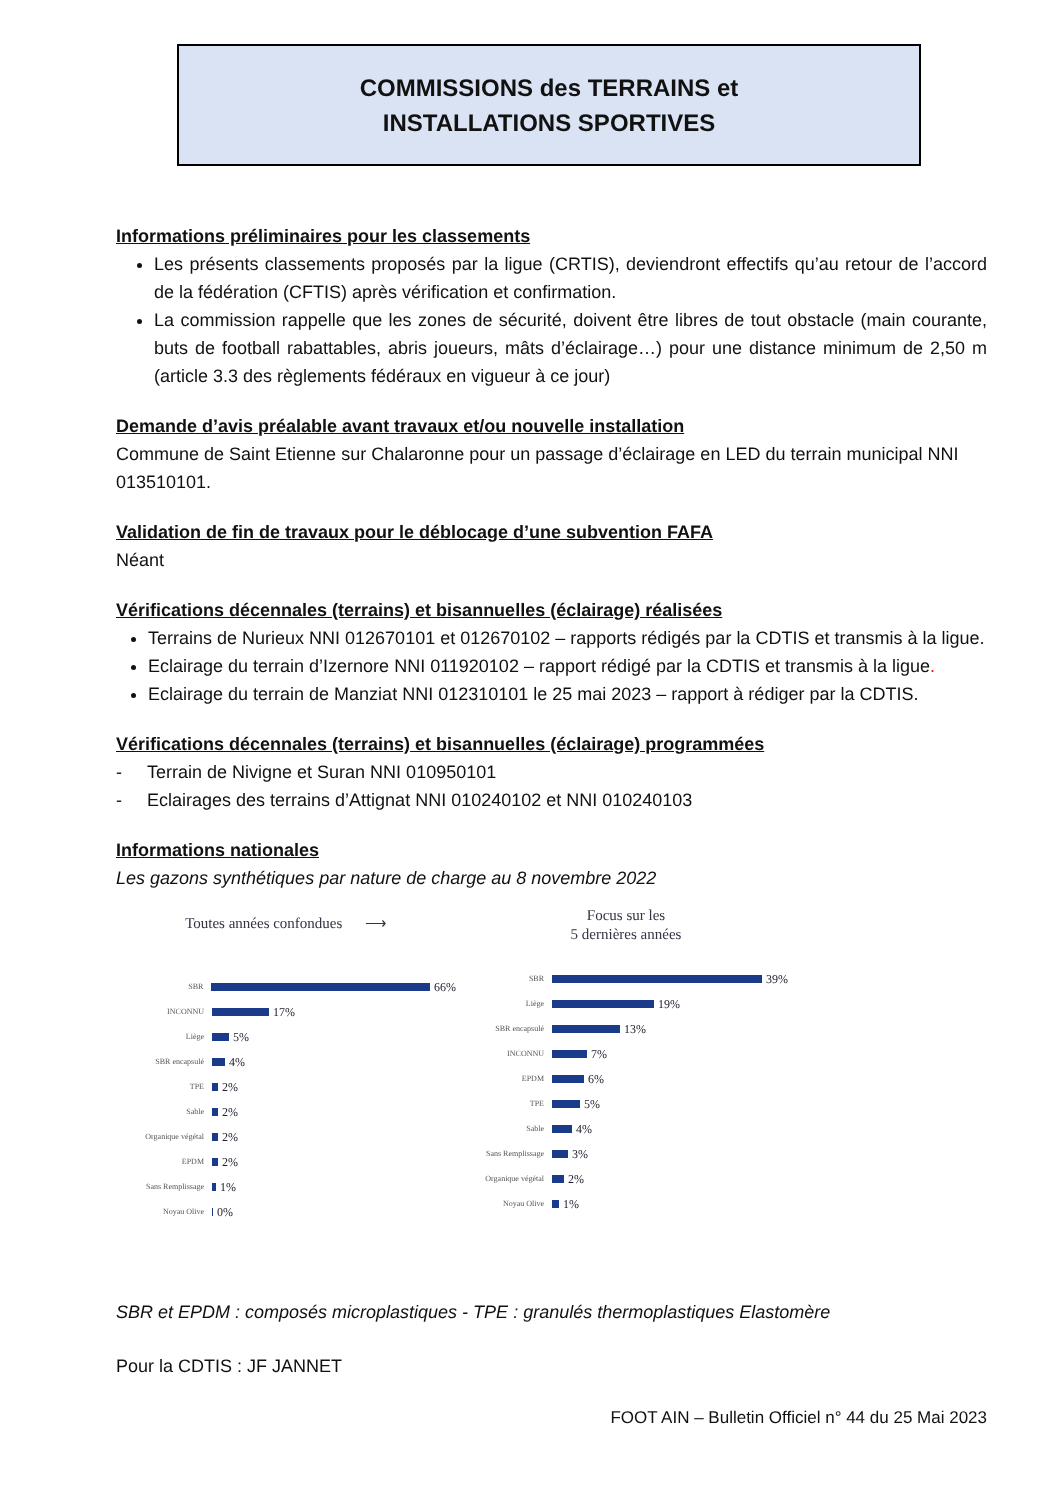COMMISSIONS des TERRAINS et
INSTALLATIONS SPORTIVES
Informations préliminaires pour les classements
Les présents classements proposés par la ligue (CRTIS), deviendront effectifs qu’au retour de l’accord de la fédération (CFTIS) après vérification et confirmation.
La commission rappelle que les zones de sécurité, doivent être libres de tout obstacle (main courante, buts de football rabattables, abris joueurs, mâts d’éclairage…) pour une distance minimum de 2,50 m (article 3.3 des règlements fédéraux en vigueur à ce jour)
Demande d’avis préalable avant travaux et/ou nouvelle installation
Commune de Saint Etienne sur Chalaronne pour un passage d’éclairage en LED du terrain municipal NNI 013510101.
Validation de fin de travaux pour le déblocage d’une subvention FAFA
Néant
Vérifications décennales (terrains) et bisannuelles (éclairage) réalisées
Terrains de Nurieux NNI 012670101 et 012670102 – rapports rédigés par la CDTIS et transmis à la ligue.
Eclairage du terrain d’Izernore NNI 011920102 – rapport rédigé par la CDTIS et transmis à la ligue.
Eclairage du terrain de Manziat NNI 012310101 le 25 mai 2023 – rapport à rédiger par la CDTIS.
Vérifications décennales (terrains) et bisannuelles (éclairage) programmées
- Terrain de Nivigne et Suran NNI 010950101
- Eclairages des terrains d’Attignat NNI 010240102 et NNI 010240103
Informations nationales
Les gazons synthétiques par nature de charge au 8 novembre 2022
Toutes années confondues ⟶
SBR 66%
INCONNU 17%
Liège 5%
SBR encapsulé 4%
TPE 2%
Sable 2%
Organique végétal 2%
EPDM 2%
Sans Remplissage 1%
Noyau Olive 0%
Focus sur les
5 dernières années
SBR 39%
Liège 19%
SBR encapsulé 13%
INCONNU 7%
EPDM 6%
TPE 5%
Sable 4%
Sans Remplissage 3%
Organique végétal 2%
Noyau Olive 1%
SBR et EPDM : composés microplastiques - TPE : granulés thermoplastiques Elastomère
Pour la CDTIS : JF JANNET
FOOT AIN – Bulletin Officiel n° 44 du 25 Mai 2023